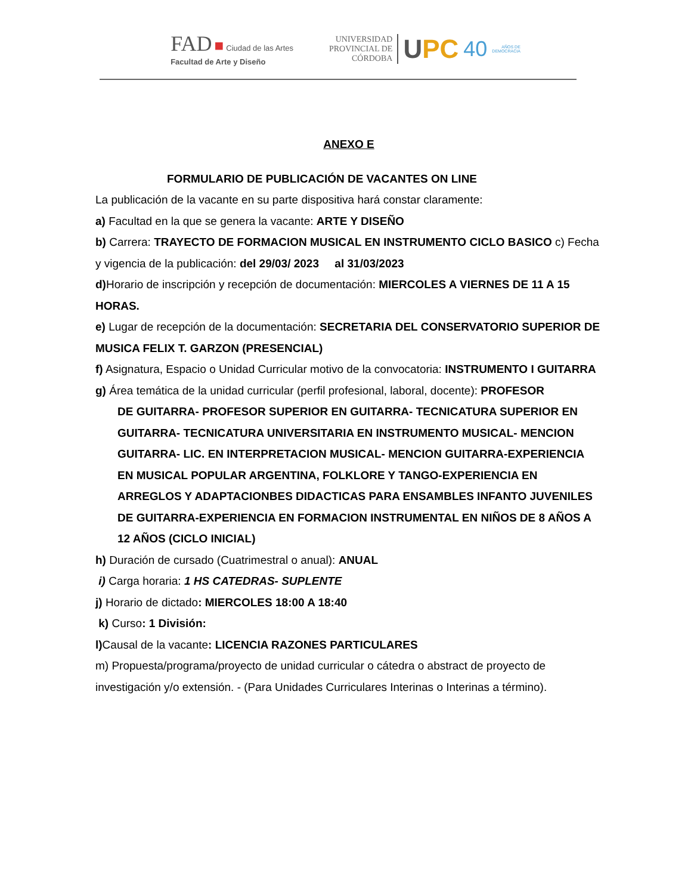FAD ■ Ciudad de las Artes
Facultad de Arte y Diseño
UNIVERSIDAD
PROVINCIAL DE
CÓRDOBA
UPC
40
AÑOS DE
DEMOCRACIA
ANEXO E
FORMULARIO DE PUBLICACIÓN DE VACANTES ON LINE
La publicación de la vacante en su parte dispositiva hará constar claramente:
a) Facultad en la que se genera la vacante: ARTE Y DISEÑO
b) Carrera: TRAYECTO DE FORMACION MUSICAL EN INSTRUMENTO CICLO BASICO c) Fecha y vigencia de la publicación: del 29/03/ 2023 al 31/03/2023
d) Horario de inscripción y recepción de documentación: MIERCOLES A VIERNES DE 11 A 15 HORAS.
e) Lugar de recepción de la documentación: SECRETARIA DEL CONSERVATORIO SUPERIOR DE MUSICA FELIX T. GARZON (PRESENCIAL)
f) Asignatura, Espacio o Unidad Curricular motivo de la convocatoria: INSTRUMENTO I GUITARRA
g) Área temática de la unidad curricular (perfil profesional, laboral, docente): PROFESOR
DE GUITARRA- PROFESOR SUPERIOR EN GUITARRA- TECNICATURA SUPERIOR EN GUITARRA- TECNICATURA UNIVERSITARIA EN INSTRUMENTO MUSICAL- MENCION GUITARRA- LIC. EN INTERPRETACION MUSICAL- MENCION GUITARRA-EXPERIENCIA EN MUSICAL POPULAR ARGENTINA, FOLKLORE Y TANGO-EXPERIENCIA EN ARREGLOS Y ADAPTACIONBES DIDACTICAS PARA ENSAMBLES INFANTO JUVENILES DE GUITARRA-EXPERIENCIA EN FORMACION INSTRUMENTAL EN NIÑOS DE 8 AÑOS A 12 AÑOS (CICLO INICIAL)
h) Duración de cursado (Cuatrimestral o anual): ANUAL
i) Carga horaria: 1 HS CATEDRAS- SUPLENTE
j) Horario de dictado: MIERCOLES 18:00 A 18:40
k) Curso: 1 División:
l) Causal de la vacante: LICENCIA RAZONES PARTICULARES
m) Propuesta/programa/proyecto de unidad curricular o cátedra o abstract de proyecto de investigación y/o extensión. - (Para Unidades Curriculares Interinas o Interinas a término).